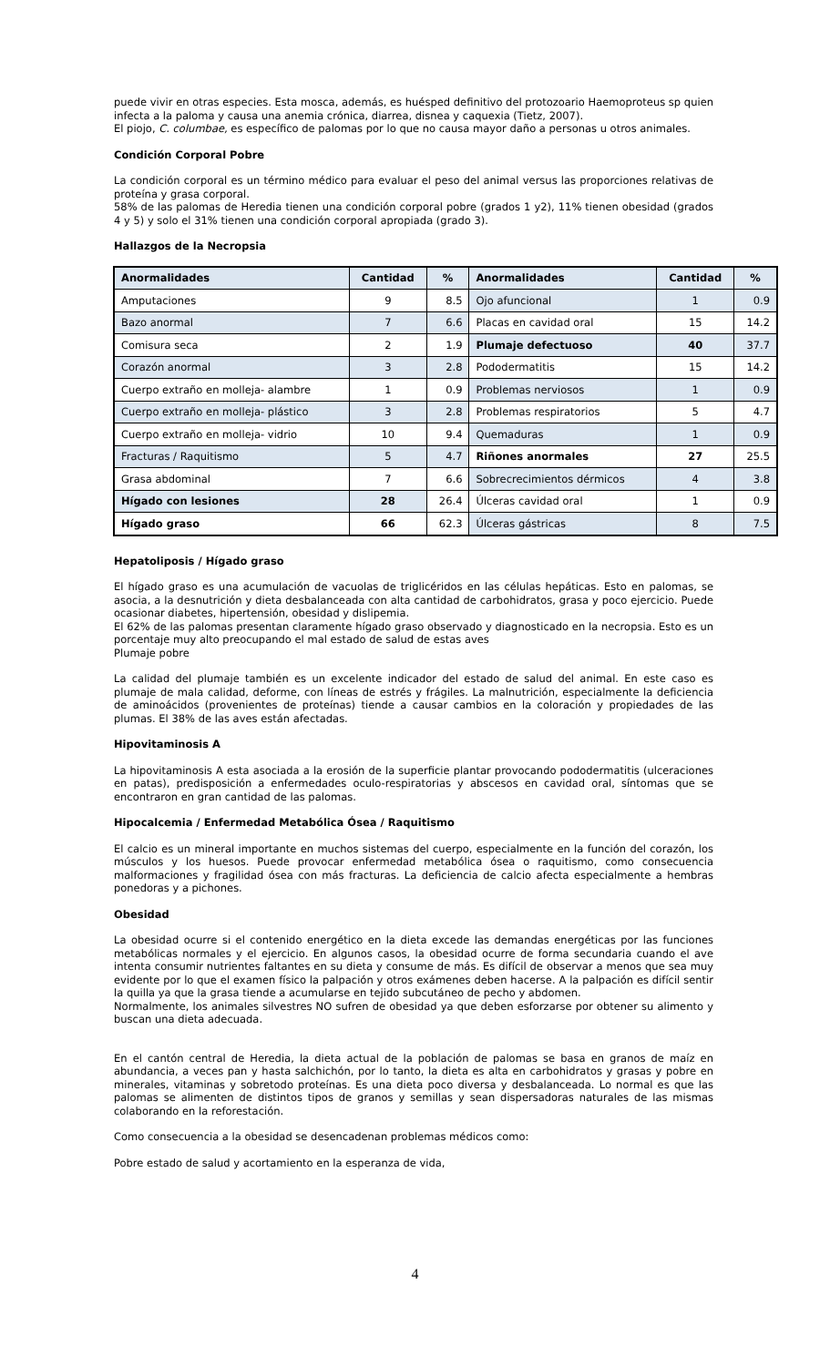puede vivir en otras especies. Esta mosca, además, es huésped definitivo del protozoario Haemoproteus sp quien infecta a la paloma y causa una anemia crónica, diarrea, disnea y caquexia (Tietz, 2007).
El piojo, C. columbae, es específico de palomas por lo que no causa mayor daño a personas u otros animales.
Condición Corporal Pobre
La condición corporal es un término médico para evaluar el peso del animal versus las proporciones relativas de proteína y grasa corporal.
58% de las palomas de Heredia tienen una condición corporal pobre (grados 1 y2), 11% tienen obesidad (grados 4 y 5) y solo el 31% tienen una condición corporal apropiada (grado 3).
Hallazgos de la Necropsia
| Anormalidades | Cantidad | % | Anormalidades | Cantidad | % |
| --- | --- | --- | --- | --- | --- |
| Amputaciones | 9 | 8.5 | Ojo afuncional | 1 | 0.9 |
| Bazo anormal | 7 | 6.6 | Placas en cavidad oral | 15 | 14.2 |
| Comisura seca | 2 | 1.9 | Plumaje defectuoso | 40 | 37.7 |
| Corazón anormal | 3 | 2.8 | Pododermatitis | 15 | 14.2 |
| Cuerpo extraño en molleja- alambre | 1 | 0.9 | Problemas nerviosos | 1 | 0.9 |
| Cuerpo extraño en molleja- plástico | 3 | 2.8 | Problemas respiratorios | 5 | 4.7 |
| Cuerpo extraño en molleja- vidrio | 10 | 9.4 | Quemaduras | 1 | 0.9 |
| Fracturas / Raquitismo | 5 | 4.7 | Riñones anormales | 27 | 25.5 |
| Grasa abdominal | 7 | 6.6 | Sobrecrecimientos dérmicos | 4 | 3.8 |
| Hígado con lesiones | 28 | 26.4 | Úlceras cavidad oral | 1 | 0.9 |
| Hígado graso | 66 | 62.3 | Úlceras gástricas | 8 | 7.5 |
Hepatoliposis / Hígado graso
El hígado graso es una acumulación de vacuolas de triglicéridos en las células hepáticas. Esto en palomas, se asocia, a la desnutrición y dieta desbalanceada con alta cantidad de carbohidratos, grasa y poco ejercicio. Puede ocasionar diabetes, hipertensión, obesidad y dislipemia.
El 62% de las palomas presentan claramente hígado graso observado y diagnosticado en la necropsia. Esto es un porcentaje muy alto preocupando el mal estado de salud de estas aves
Plumaje pobre
La calidad del plumaje también es un excelente indicador del estado de salud del animal. En este caso es plumaje de mala calidad, deforme, con líneas de estrés y frágiles. La malnutrición, especialmente la deficiencia de aminoácidos (provenientes de proteínas) tiende a causar cambios en la coloración y propiedades de las plumas. El 38% de las aves están afectadas.
Hipovitaminosis A
La hipovitaminosis A esta asociada a la erosión de la superficie plantar provocando pododermatitis (ulceraciones en patas), predisposición a enfermedades oculo-respiratorias y abscesos en cavidad oral, síntomas que se encontraron en gran cantidad de las palomas.
Hipocalcemia / Enfermedad Metabólica Ósea / Raquitismo
El calcio es un mineral importante en muchos sistemas del cuerpo, especialmente en la función del corazón, los músculos y los huesos. Puede provocar enfermedad metabólica ósea o raquitismo, como consecuencia malformaciones y fragilidad ósea con más fracturas. La deficiencia de calcio afecta especialmente a hembras ponedoras y a pichones.
Obesidad
La obesidad ocurre si el contenido energético en la dieta excede las demandas energéticas por las funciones metabólicas normales y el ejercicio. En algunos casos, la obesidad ocurre de forma secundaria cuando el ave intenta consumir nutrientes faltantes en su dieta y consume de más. Es difícil de observar a menos que sea muy evidente por lo que el examen físico la palpación y otros exámenes deben hacerse. A la palpación es difícil sentir la quilla ya que la grasa tiende a acumularse en tejido subcutáneo de pecho y abdomen.
Normalmente, los animales silvestres NO sufren de obesidad ya que deben esforzarse por obtener su alimento y buscan una dieta adecuada.
En el cantón central de Heredia, la dieta actual de la población de palomas se basa en granos de maíz en abundancia, a veces pan y hasta salchichón, por lo tanto, la dieta es alta en carbohidratos y grasas y pobre en minerales, vitaminas y sobretodo proteínas. Es una dieta poco diversa y desbalanceada. Lo normal es que las palomas se alimenten de distintos tipos de granos y semillas y sean dispersadoras naturales de las mismas colaborando en la reforestación.
Como consecuencia a la obesidad se desencadenan problemas médicos como:
Pobre estado de salud y acortamiento en la esperanza de vida,
4